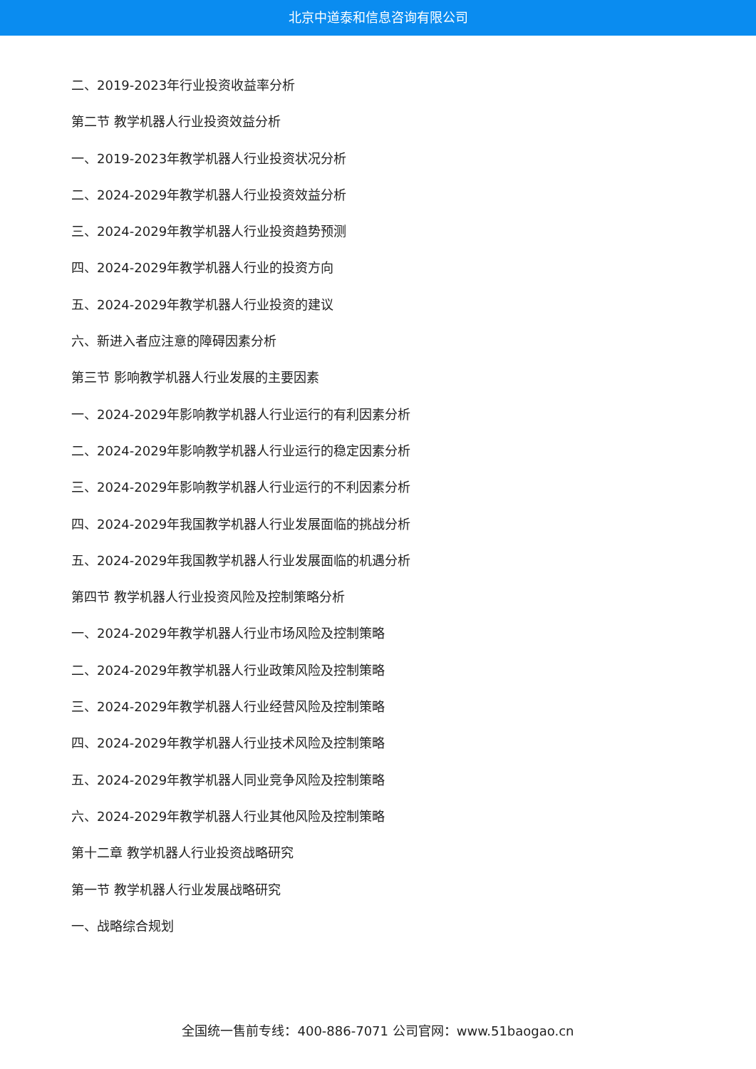北京中道泰和信息咨询有限公司
二、2019-2023年行业投资收益率分析
第二节 教学机器人行业投资效益分析
一、2019-2023年教学机器人行业投资状况分析
二、2024-2029年教学机器人行业投资效益分析
三、2024-2029年教学机器人行业投资趋势预测
四、2024-2029年教学机器人行业的投资方向
五、2024-2029年教学机器人行业投资的建议
六、新进入者应注意的障碍因素分析
第三节 影响教学机器人行业发展的主要因素
一、2024-2029年影响教学机器人行业运行的有利因素分析
二、2024-2029年影响教学机器人行业运行的稳定因素分析
三、2024-2029年影响教学机器人行业运行的不利因素分析
四、2024-2029年我国教学机器人行业发展面临的挑战分析
五、2024-2029年我国教学机器人行业发展面临的机遇分析
第四节 教学机器人行业投资风险及控制策略分析
一、2024-2029年教学机器人行业市场风险及控制策略
二、2024-2029年教学机器人行业政策风险及控制策略
三、2024-2029年教学机器人行业经营风险及控制策略
四、2024-2029年教学机器人行业技术风险及控制策略
五、2024-2029年教学机器人同业竞争风险及控制策略
六、2024-2029年教学机器人行业其他风险及控制策略
第十二章 教学机器人行业投资战略研究
第一节 教学机器人行业发展战略研究
一、战略综合规划
全国统一售前专线：400-886-7071 公司官网：www.51baogao.cn